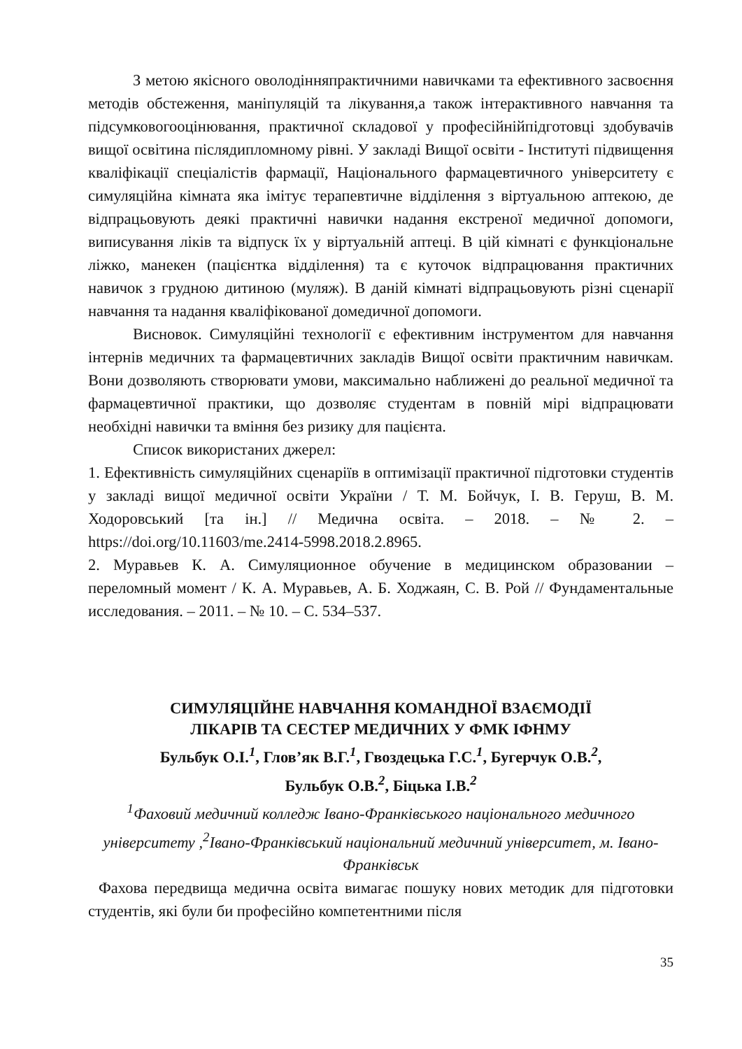З метою якісного оволодінняпрактичними навичками та ефективного засвоєння методів обстеження, маніпуляцій та лікування,а також інтерактивного навчання та підсумковогооцінювання, практичної складової у професійнійпідготовці здобувачів вищої освітина післядипломному рівні. У закладі Вищої освіти - Інституті підвищення кваліфікації спеціалістів фармації, Національного фармацевтичного університету є симуляційна кімната яка імітує терапевтичне відділення з віртуальною аптекою, де відпрацьовують деякі практичні навички надання екстреної медичної допомоги, виписування ліків та відпуск їх у віртуальній аптеці. В цій кімнаті є функціональне ліжко, манекен (пацієнтка відділення) та є куточок відпрацювання практичних навичок з грудною дитиною (муляж). В даній кімнаті відпрацьовують різні сценарії навчання та надання кваліфікованої домедичної допомоги.
Висновок. Симуляційні технології є ефективним інструментом для навчання інтернів медичних та фармацевтичних закладів Вищої освіти практичним навичкам. Вони дозволяють створювати умови, максимально наближені до реальної медичної та фармацевтичної практики, що дозволяє студентам в повній мірі відпрацювати необхідні навички та вміння без ризику для пацієнта.
Список використаних джерел:
1. Ефективність симуляційних сценаріїв в оптимізації практичної підготовки студентів у закладі вищої медичної освіти України / Т. М. Бойчук, І. В. Геруш, В. М. Ходоровський [та ін.] // Медична освіта. – 2018. – № 2. – https://doi.org/10.11603/me.2414-5998.2018.2.8965.
2. Муравьев К. А. Симуляционное обучение в медицинском образовании – переломный момент / К. А. Муравьев, А. Б. Ходжаян, С. В. Рой // Фундаментальные исследования. – 2011. – № 10. – С. 534–537.
СИМУЛЯЦІЙНЕ НАВЧАННЯ КОМАНДНОЇ ВЗАЄМОДІЇ
ЛІКАРІВ ТА СЕСТЕР МЕДИЧНИХ У ФМК ІФНМУ
Бульбук О.І.<sup>1</sup>, Глов’як В.Г.<sup>1</sup>, Гвоздецька Г.С.<sup>1</sup>, Бугерчук О.В.<sup>2</sup>,
Бульбук О.В.<sup>2</sup>, Біцька І.В.<sup>2</sup>
<sup>1</sup> Фаховий медичний колледж Івано-Франківського національного медичного університету ,<sup>2</sup>Івано-Франківський національний медичний університет, м. Івано-Франківськ
Фахова передвища медична освіта вимагає пошуку нових методик для підготовки студентів, які були би професійно компетентними після
35